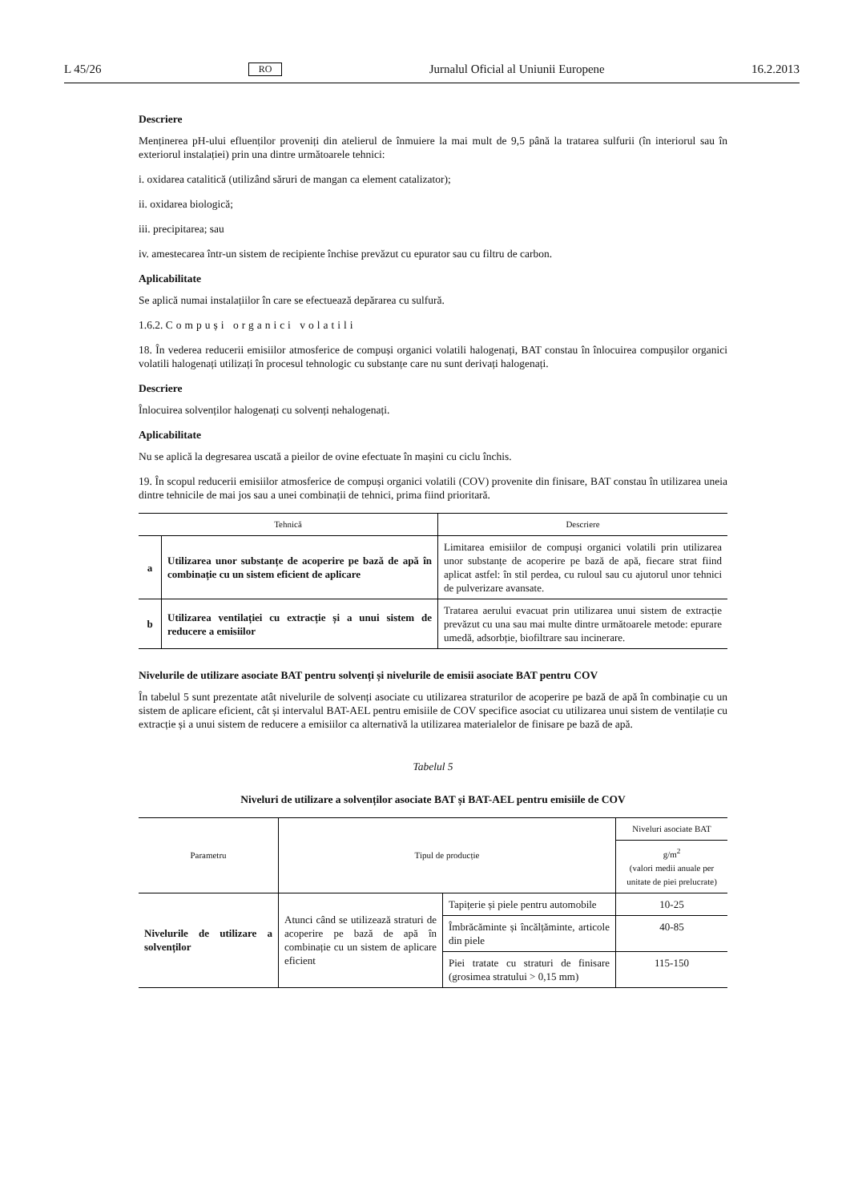L 45/26 RO Jurnalul Oficial al Uniunii Europene 16.2.2013
Descriere
Menținerea pH-ului efluenților proveniți din atelierul de înmuiere la mai mult de 9,5 până la tratarea sulfurii (în interiorul sau în exteriorul instalației) prin una dintre următoarele tehnici:
i. oxidarea catalitică (utilizând săruri de mangan ca element catalizator);
ii. oxidarea biologică;
iii. precipitarea; sau
iv. amestecarea într-un sistem de recipiente închise prevăzut cu epurator sau cu filtru de carbon.
Aplicabilitate
Se aplică numai instalațiilor în care se efectuează depărarea cu sulfură.
1.6.2. Compuși organici volatili
18. În vederea reducerii emisiilor atmosferice de compuși organici volatili halogenați, BAT constau în înlocuirea compușilor organici volatili halogenați utilizați în procesul tehnologic cu substanțe care nu sunt derivați halogenați.
Descriere
Înlocuirea solvenților halogenați cu solvenți nehalogenați.
Aplicabilitate
Nu se aplică la degresarea uscată a pieilor de ovine efectuate în mașini cu ciclu închis.
19. În scopul reducerii emisiilor atmosferice de compuși organici volatili (COV) provenite din finisare, BAT constau în utilizarea uneia dintre tehnicile de mai jos sau a unei combinații de tehnici, prima fiind prioritară.
| Tehnică | | Descriere |
| --- | --- | --- |
| a | Utilizarea unor substanțe de acoperire pe bază de apă în combinație cu un sistem eficient de aplicare | Limitarea emisiilor de compuși organici volatili prin utilizarea unor substanțe de acoperire pe bază de apă, fiecare strat fiind aplicat astfel: în stil perdea, cu ruloul sau cu ajutorul unor tehnici de pulverizare avansate. |
| b | Utilizarea ventilației cu extracție și a unui sistem de reducere a emisiilor | Tratarea aerului evacuat prin utilizarea unui sistem de extracție prevăzut cu una sau mai multe dintre următoarele metode: epurare umedă, adsorbție, biofiltrare sau incinerare. |
Nivelurile de utilizare asociate BAT pentru solvenți și nivelurile de emisii asociate BAT pentru COV
În tabelul 5 sunt prezentate atât nivelurile de solvenți asociate cu utilizarea straturilor de acoperire pe bază de apă în combinație cu un sistem de aplicare eficient, cât și intervalul BAT-AEL pentru emisiile de COV specifice asociat cu utilizarea unui sistem de ventilație cu extracție și a unui sistem de reducere a emisiilor ca alternativă la utilizarea materialelor de finisare pe bază de apă.
Tabelul 5
Niveluri de utilizare a solvenților asociate BAT și BAT-AEL pentru emisiile de COV
| Parametru | Tipul de producție | | Niveluri asociate BAT |
| --- | --- | --- | --- |
| | | | g/m<sup>2</sup> (valori medii anuale per unitate de piei prelucrate) |
| Nivelurile de utilizare a solvenților | Atunci când se utilizează straturi de acoperire pe bază de apă în combinație cu un sistem de aplicare eficient | Tapițerie și piele pentru automobile | 10-25 |
| | | Îmbrăcăminte și încălțăminte, articole din piele | 40-85 |
| | | Piei tratate cu straturi de finisare (grosimea stratului > 0,15 mm) | 115-150 |